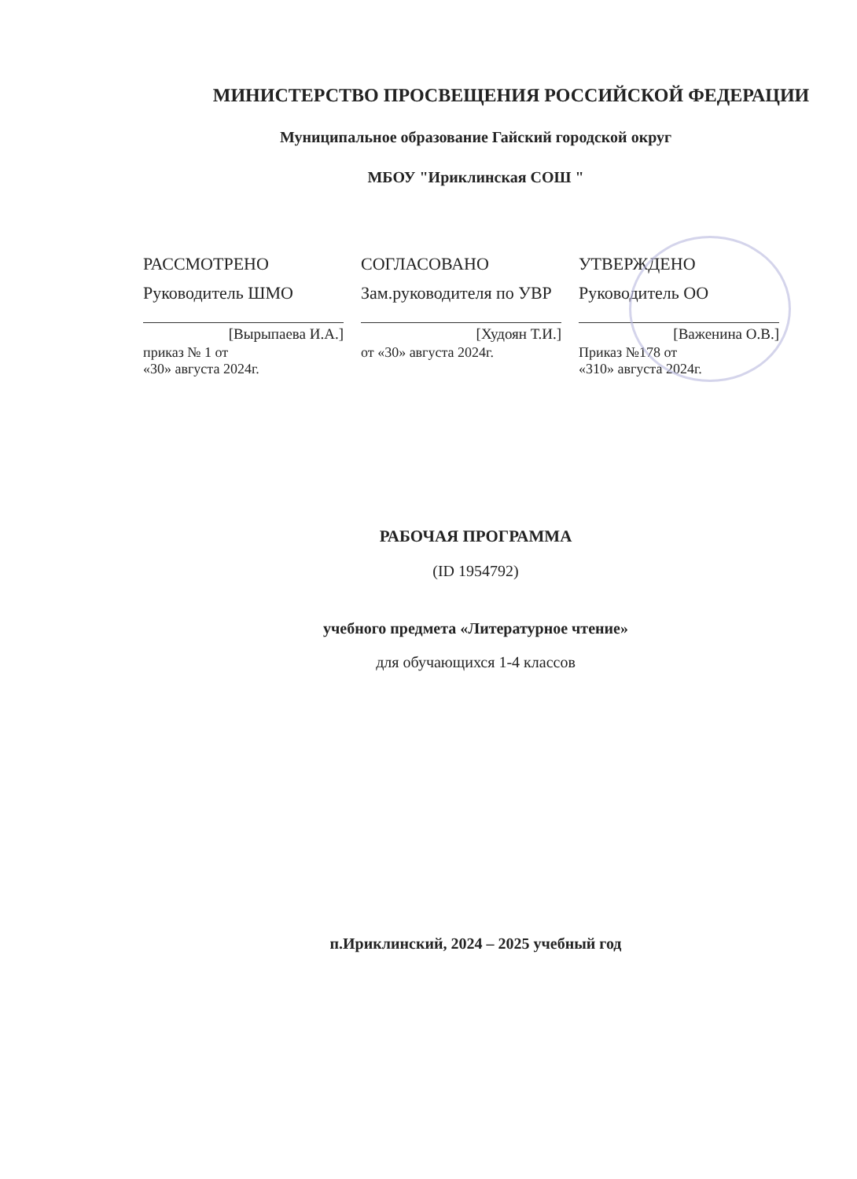МИНИСТЕРСТВО ПРОСВЕЩЕНИЯ РОССИЙСКОЙ ФЕДЕРАЦИИ
Муниципальное образование Гайский городской округ
МБОУ "Ириклинская СОШ "
РАССМОТРЕНО
Руководитель ШМО
[Вырыпаева И.А.]
приказ № 1 от
«30» августа 2024г.
СОГЛАСОВАНО
Зам.руководителя по УВР
[Худоян Т.И.]
от «30» августа 2024г.
УТВЕРЖДЕНО
Руководитель ОО
[Важенина О.В.]
Приказ №178 от
«310» августа 2024г.
РАБОЧАЯ ПРОГРАММА
(ID 1954792)
учебного предмета «Литературное чтение»
для обучающихся 1-4 классов
п.Ириклинский, 2024 – 2025 учебный год